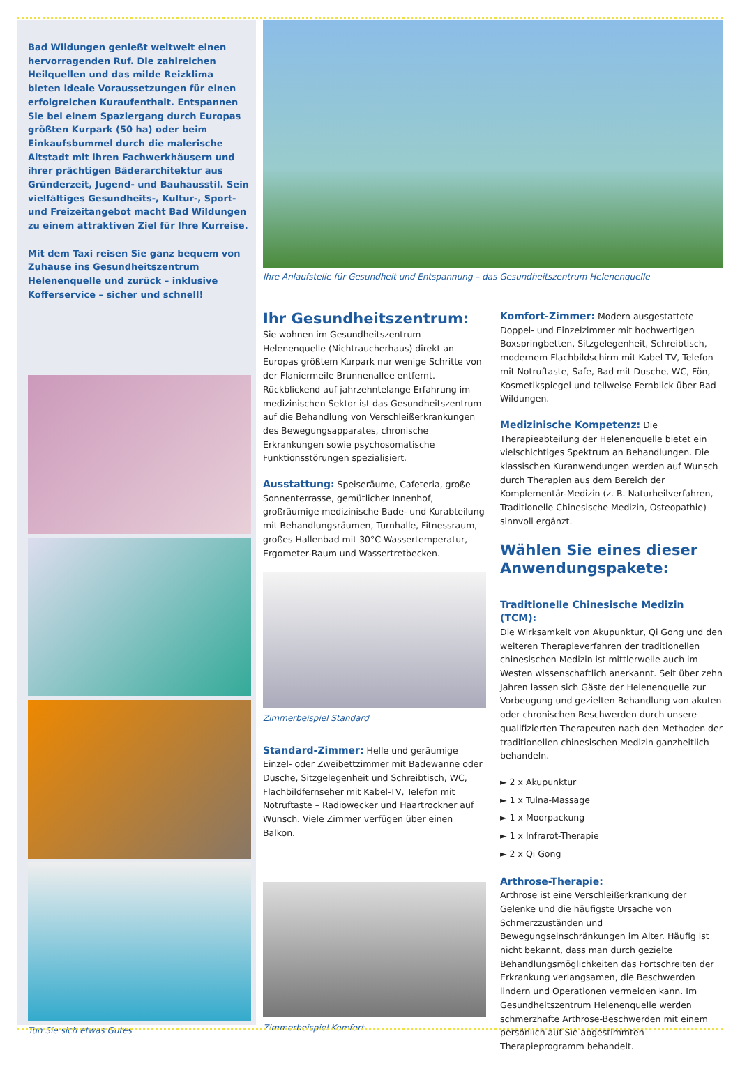Bad Wildungen genießt weltweit einen hervorragenden Ruf. Die zahlreichen Heilquellen und das milde Reizklima bieten ideale Voraussetzungen für einen erfolgreichen Kuraufenthalt. Entspannen Sie bei einem Spaziergang durch Europas größten Kurpark (50 ha) oder beim Einkaufsbummel durch die malerische Altstadt mit ihren Fachwerkhäusern und ihrer prächtigen Bäderarchitektur aus Gründerzeit, Jugend- und Bauhausstil. Sein vielfältiges Gesundheits-, Kultur-, Sport- und Freizeitangebot macht Bad Wildungen zu einem attraktiven Ziel für Ihre Kurreise.
Mit dem Taxi reisen Sie ganz bequem von Zuhause ins Gesundheitszentrum Helenenquelle und zurück – inklusive Kofferservice – sicher und schnell!
Tun Sie sich etwas Gutes
Ihre Anlaufstelle für Gesundheit und Entspannung – das Gesundheitszentrum Helenenquelle
Ihr Gesundheitszentrum:
Sie wohnen im Gesundheitszentrum Helenenquelle (Nichtraucherhaus) direkt an Europas größtem Kurpark nur wenige Schritte von der Flaniermeile Brunnenallee entfernt. Rückblickend auf jahrzehntelange Erfahrung im medizinischen Sektor ist das Gesundheitszentrum auf die Behandlung von Verschleißerkrankungen des Bewegungsapparates, chronische Erkrankungen sowie psychosomatische Funktionsstörungen spezialisiert.
Ausstattung: Speiseräume, Cafeteria, große Sonnenterrasse, gemütlicher Innenhof, großräumige medizinische Bade- und Kurabteilung mit Behandlungsräumen, Turnhalle, Fitnessraum, großes Hallenbad mit 30°C Wassertemperatur, Ergometer-Raum und Wassertretbecken.
Zimmerbeispiel Standard
Standard-Zimmer: Helle und geräumige Einzel- oder Zweibettzimmer mit Badewanne oder Dusche, Sitzgelegenheit und Schreibtisch, WC, Flachbildfernseher mit Kabel-TV, Telefon mit Notruftaste – Radiowecker und Haartrockner auf Wunsch. Viele Zimmer verfügen über einen Balkon.
Zimmerbeispiel Komfort
Komfort-Zimmer: Modern ausgestattete Doppel- und Einzelzimmer mit hochwertigen Boxspringbetten, Sitzgelegenheit, Schreibtisch, modernem Flachbildschirm mit Kabel TV, Telefon mit Notruftaste, Safe, Bad mit Dusche, WC, Fön, Kosmetikspiegel und teilweise Fernblick über Bad Wildungen.
Medizinische Kompetenz: Die Therapieabteilung der Helenenquelle bietet ein vielschichtiges Spektrum an Behandlungen. Die klassischen Kuranwendungen werden auf Wunsch durch Therapien aus dem Bereich der Komplementär-Medizin (z. B. Naturheilverfahren, Traditionelle Chinesische Medizin, Osteopathie) sinnvoll ergänzt.
Wählen Sie eines dieser Anwendungspakete:
Traditionelle Chinesische Medizin (TCM):
Die Wirksamkeit von Akupunktur, Qi Gong und den weiteren Therapieverfahren der traditionellen chinesischen Medizin ist mittlerweile auch im Westen wissenschaftlich anerkannt. Seit über zehn Jahren lassen sich Gäste der Helenenquelle zur Vorbeugung und gezielten Behandlung von akuten oder chronischen Beschwerden durch unsere qualifizierten Therapeuten nach den Methoden der traditionellen chinesischen Medizin ganzheitlich behandeln.
► 2 x Akupunktur
► 1 x Tuina-Massage
► 1 x Moorpackung
► 1 x Infrarot-Therapie
► 2 x Qi Gong
Arthrose-Therapie:
Arthrose ist eine Verschleißerkrankung der Gelenke und die häufigste Ursache von Schmerzzuständen und Bewegungseinschränkungen im Alter. Häufig ist nicht bekannt, dass man durch gezielte Behandlungsmöglichkeiten das Fortschreiten der Erkrankung verlangsamen, die Beschwerden lindern und Operationen vermeiden kann. Im Gesundheitszentrum Helenenquelle werden schmerzhafte Arthrose-Beschwerden mit einem persönlich auf Sie abgestimmten Therapieprogramm behandelt.